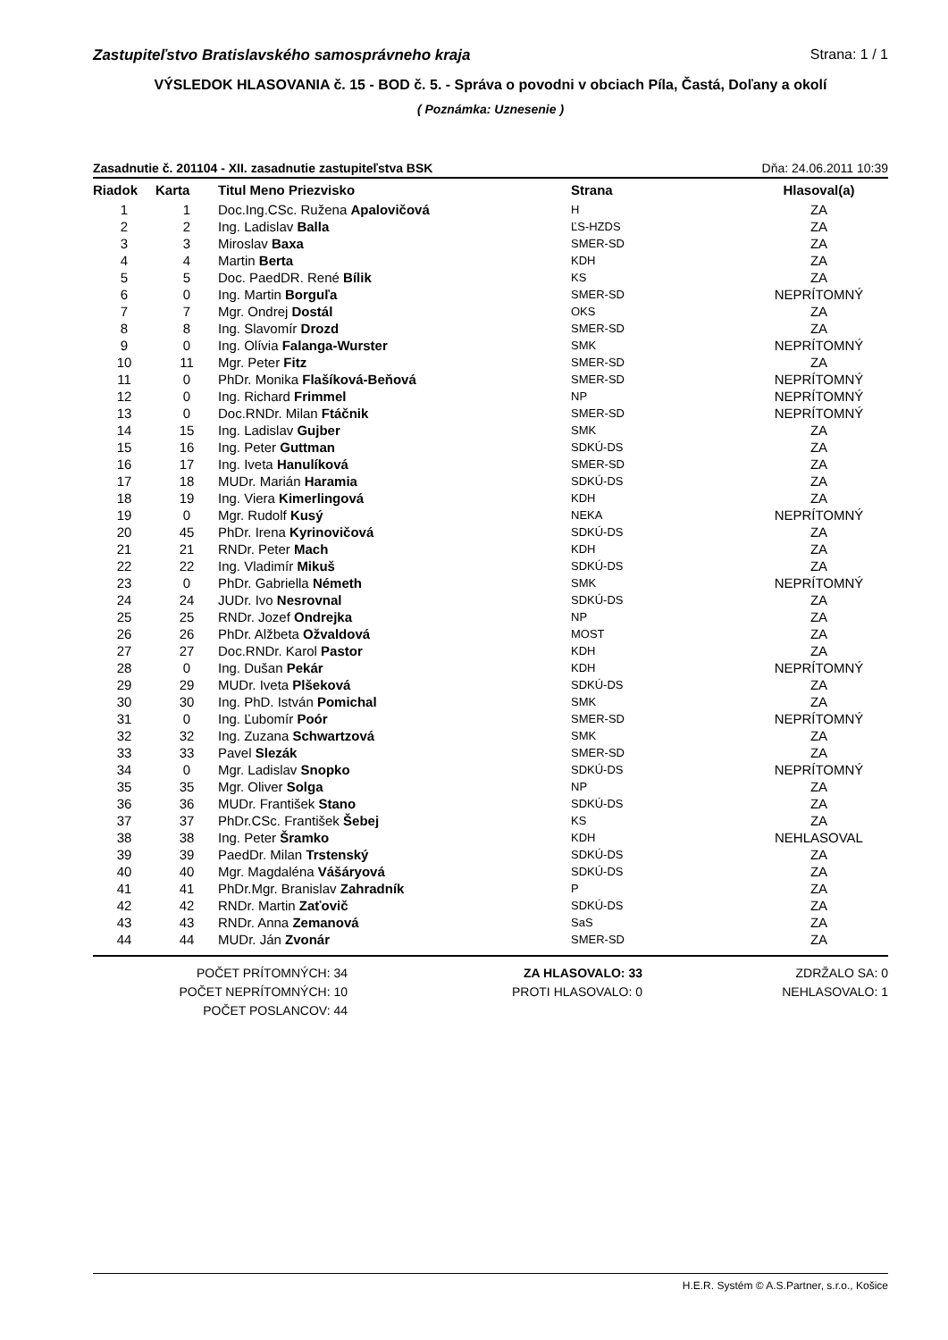Zastupiteľstvo Bratislavského samosprávneho kraja Strana: 1 / 1
VÝSLEDOK HLASOVANIA č. 15 - BOD č. 5. - Správa o povodni v obciach Píla, Častá, Doľany a okolí
( Poznámka: Uznesenie )
Zasadnutie č. 201104 - XII. zasadnutie zastupiteľstva BSK Dňa: 24.06.2011 10:39
| Riadok | Karta | Titul Meno Priezvisko | Strana | Hlasoval(a) |
| --- | --- | --- | --- | --- |
| 1 | 1 | Doc.Ing.CSc. Ružena Apalovičová | H | ZA |
| 2 | 2 | Ing. Ladislav Balla | ĽS-HZDS | ZA |
| 3 | 3 | Miroslav Baxa | SMER-SD | ZA |
| 4 | 4 | Martin Berta | KDH | ZA |
| 5 | 5 | Doc. PaedDR. René Bílik | KS | ZA |
| 6 | 0 | Ing. Martin Borguľa | SMER-SD | NEPRÍTOMNÝ |
| 7 | 7 | Mgr. Ondrej Dostál | OKS | ZA |
| 8 | 8 | Ing. Slavomír Drozd | SMER-SD | ZA |
| 9 | 0 | Ing. Olívia Falanga-Wurster | SMK | NEPRÍTOMNÝ |
| 10 | 11 | Mgr. Peter Fitz | SMER-SD | ZA |
| 11 | 0 | PhDr. Monika Flašíková-Beňová | SMER-SD | NEPRÍTOMNÝ |
| 12 | 0 | Ing. Richard Frimmel | NP | NEPRÍTOMNÝ |
| 13 | 0 | Doc.RNDr. Milan Ftáčnik | SMER-SD | NEPRÍTOMNÝ |
| 14 | 15 | Ing. Ladislav Gujber | SMK | ZA |
| 15 | 16 | Ing. Peter Guttman | SDKÚ-DS | ZA |
| 16 | 17 | Ing. Iveta Hanulíková | SMER-SD | ZA |
| 17 | 18 | MUDr. Marián Haramia | SDKÚ-DS | ZA |
| 18 | 19 | Ing. Viera Kimerlingová | KDH | ZA |
| 19 | 0 | Mgr. Rudolf Kusý | NEKA | NEPRÍTOMNÝ |
| 20 | 45 | PhDr. Irena Kyrinovičová | SDKÚ-DS | ZA |
| 21 | 21 | RNDr. Peter Mach | KDH | ZA |
| 22 | 22 | Ing. Vladimír Mikuš | SDKÚ-DS | ZA |
| 23 | 0 | PhDr. Gabriella Németh | SMK | NEPRÍTOMNÝ |
| 24 | 24 | JUDr. Ivo Nesrovnal | SDKÚ-DS | ZA |
| 25 | 25 | RNDr. Jozef Ondrejka | NP | ZA |
| 26 | 26 | PhDr. Alžbeta Ožvaldová | MOST | ZA |
| 27 | 27 | Doc.RNDr. Karol Pastor | KDH | ZA |
| 28 | 0 | Ing. Dušan Pekár | KDH | NEPRÍTOMNÝ |
| 29 | 29 | MUDr. Iveta Plšeková | SDKÚ-DS | ZA |
| 30 | 30 | Ing. PhD. István Pomichal | SMK | ZA |
| 31 | 0 | Ing. Ľubomír Poór | SMER-SD | NEPRÍTOMNÝ |
| 32 | 32 | Ing. Zuzana Schwartzová | SMK | ZA |
| 33 | 33 | Pavel Slezák | SMER-SD | ZA |
| 34 | 0 | Mgr. Ladislav Snopko | SDKÚ-DS | NEPRÍTOMNÝ |
| 35 | 35 | Mgr. Oliver Solga | NP | ZA |
| 36 | 36 | MUDr. František Stano | SDKÚ-DS | ZA |
| 37 | 37 | PhDr.CSc. František Šebej | KS | ZA |
| 38 | 38 | Ing. Peter Šramko | KDH | NEHLASOVAL |
| 39 | 39 | PaedDr. Milan Trstenský | SDKÚ-DS | ZA |
| 40 | 40 | Mgr. Magdaléna Vášáryová | SDKÚ-DS | ZA |
| 41 | 41 | PhDr.Mgr. Branislav Zahradník | P | ZA |
| 42 | 42 | RNDr. Martin Zaťovič | SDKÚ-DS | ZA |
| 43 | 43 | RNDr. Anna Zemanová | SaS | ZA |
| 44 | 44 | MUDr. Ján Zvonár | SMER-SD | ZA |
POČET PRÍTOMNÝCH: 34
POČET NEPRÍTOMNÝCH: 10
POČET POSLANCOV: 44
ZA HLASOVALO: 33
PROTI HLASOVALO: 0
ZDRŽALO SA: 0
NEHLASOVALO: 1
H.E.R. Systém © A.S.Partner, s.r.o., Košice